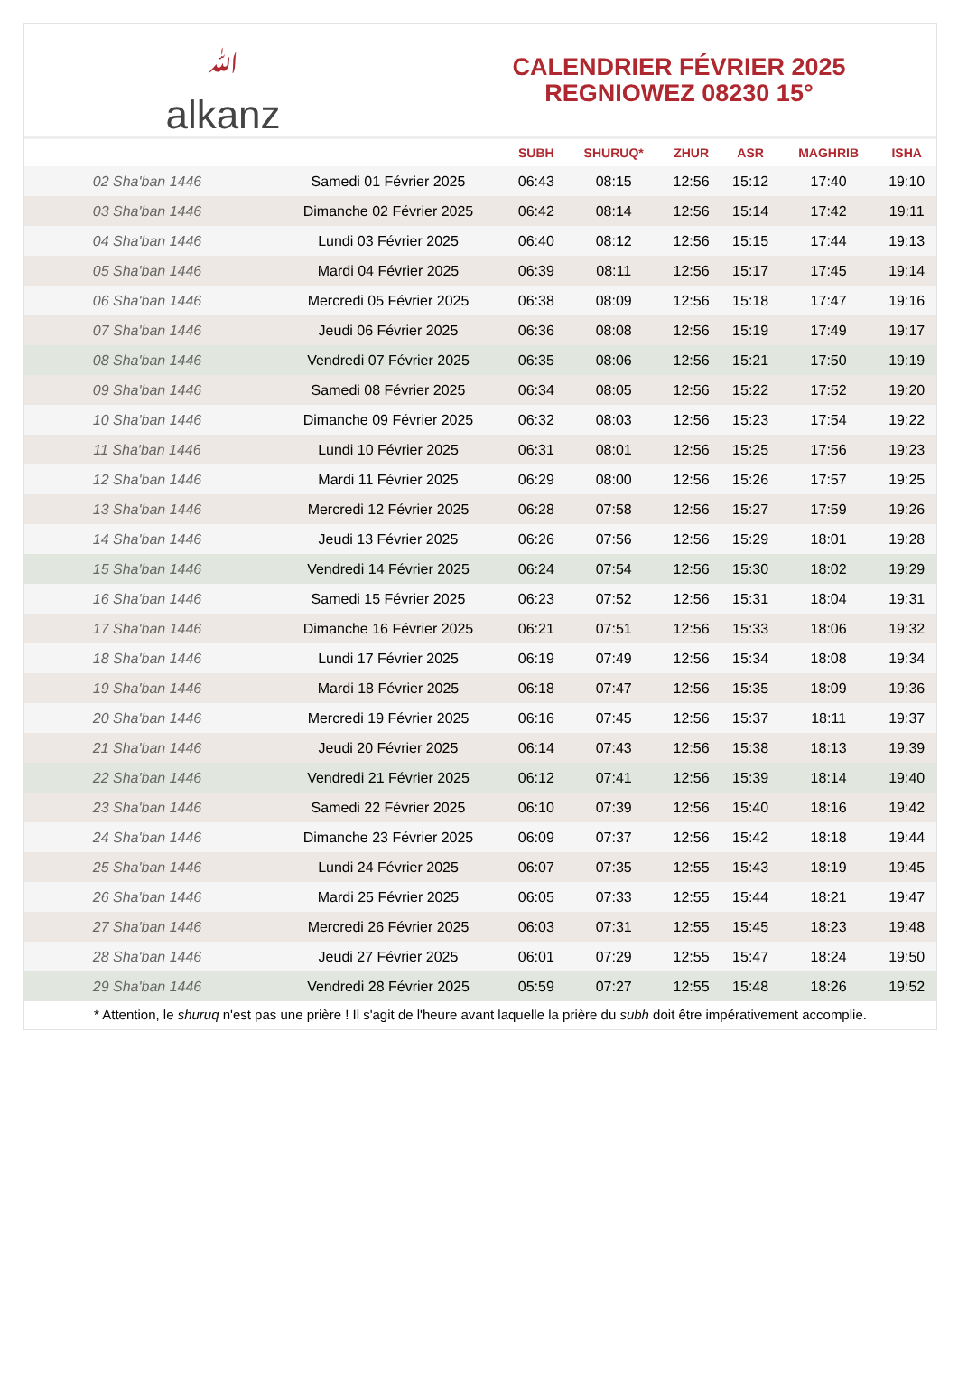ﷲalkanz
CALENDRIER FÉVRIER 2025
REGNIOWEZ 08230 15°
| | | SUBH | SHURUQ* | ZHUR | ASR | MAGHRIB | ISHA |
| --- | --- | --- | --- | --- | --- | --- | --- |
| 02 Sha'ban 1446 | Samedi 01 Février 2025 | 06:43 | 08:15 | 12:56 | 15:12 | 17:40 | 19:10 |
| 03 Sha'ban 1446 | Dimanche 02 Février 2025 | 06:42 | 08:14 | 12:56 | 15:14 | 17:42 | 19:11 |
| 04 Sha'ban 1446 | Lundi 03 Février 2025 | 06:40 | 08:12 | 12:56 | 15:15 | 17:44 | 19:13 |
| 05 Sha'ban 1446 | Mardi 04 Février 2025 | 06:39 | 08:11 | 12:56 | 15:17 | 17:45 | 19:14 |
| 06 Sha'ban 1446 | Mercredi 05 Février 2025 | 06:38 | 08:09 | 12:56 | 15:18 | 17:47 | 19:16 |
| 07 Sha'ban 1446 | Jeudi 06 Février 2025 | 06:36 | 08:08 | 12:56 | 15:19 | 17:49 | 19:17 |
| 08 Sha'ban 1446 | Vendredi 07 Février 2025 | 06:35 | 08:06 | 12:56 | 15:21 | 17:50 | 19:19 |
| 09 Sha'ban 1446 | Samedi 08 Février 2025 | 06:34 | 08:05 | 12:56 | 15:22 | 17:52 | 19:20 |
| 10 Sha'ban 1446 | Dimanche 09 Février 2025 | 06:32 | 08:03 | 12:56 | 15:23 | 17:54 | 19:22 |
| 11 Sha'ban 1446 | Lundi 10 Février 2025 | 06:31 | 08:01 | 12:56 | 15:25 | 17:56 | 19:23 |
| 12 Sha'ban 1446 | Mardi 11 Février 2025 | 06:29 | 08:00 | 12:56 | 15:26 | 17:57 | 19:25 |
| 13 Sha'ban 1446 | Mercredi 12 Février 2025 | 06:28 | 07:58 | 12:56 | 15:27 | 17:59 | 19:26 |
| 14 Sha'ban 1446 | Jeudi 13 Février 2025 | 06:26 | 07:56 | 12:56 | 15:29 | 18:01 | 19:28 |
| 15 Sha'ban 1446 | Vendredi 14 Février 2025 | 06:24 | 07:54 | 12:56 | 15:30 | 18:02 | 19:29 |
| 16 Sha'ban 1446 | Samedi 15 Février 2025 | 06:23 | 07:52 | 12:56 | 15:31 | 18:04 | 19:31 |
| 17 Sha'ban 1446 | Dimanche 16 Février 2025 | 06:21 | 07:51 | 12:56 | 15:33 | 18:06 | 19:32 |
| 18 Sha'ban 1446 | Lundi 17 Février 2025 | 06:19 | 07:49 | 12:56 | 15:34 | 18:08 | 19:34 |
| 19 Sha'ban 1446 | Mardi 18 Février 2025 | 06:18 | 07:47 | 12:56 | 15:35 | 18:09 | 19:36 |
| 20 Sha'ban 1446 | Mercredi 19 Février 2025 | 06:16 | 07:45 | 12:56 | 15:37 | 18:11 | 19:37 |
| 21 Sha'ban 1446 | Jeudi 20 Février 2025 | 06:14 | 07:43 | 12:56 | 15:38 | 18:13 | 19:39 |
| 22 Sha'ban 1446 | Vendredi 21 Février 2025 | 06:12 | 07:41 | 12:56 | 15:39 | 18:14 | 19:40 |
| 23 Sha'ban 1446 | Samedi 22 Février 2025 | 06:10 | 07:39 | 12:56 | 15:40 | 18:16 | 19:42 |
| 24 Sha'ban 1446 | Dimanche 23 Février 2025 | 06:09 | 07:37 | 12:56 | 15:42 | 18:18 | 19:44 |
| 25 Sha'ban 1446 | Lundi 24 Février 2025 | 06:07 | 07:35 | 12:55 | 15:43 | 18:19 | 19:45 |
| 26 Sha'ban 1446 | Mardi 25 Février 2025 | 06:05 | 07:33 | 12:55 | 15:44 | 18:21 | 19:47 |
| 27 Sha'ban 1446 | Mercredi 26 Février 2025 | 06:03 | 07:31 | 12:55 | 15:45 | 18:23 | 19:48 |
| 28 Sha'ban 1446 | Jeudi 27 Février 2025 | 06:01 | 07:29 | 12:55 | 15:47 | 18:24 | 19:50 |
| 29 Sha'ban 1446 | Vendredi 28 Février 2025 | 05:59 | 07:27 | 12:55 | 15:48 | 18:26 | 19:52 |
* Attention, le shuruq n'est pas une prière ! Il s'agit de l'heure avant laquelle la prière du subh doit être impérativement accomplie.